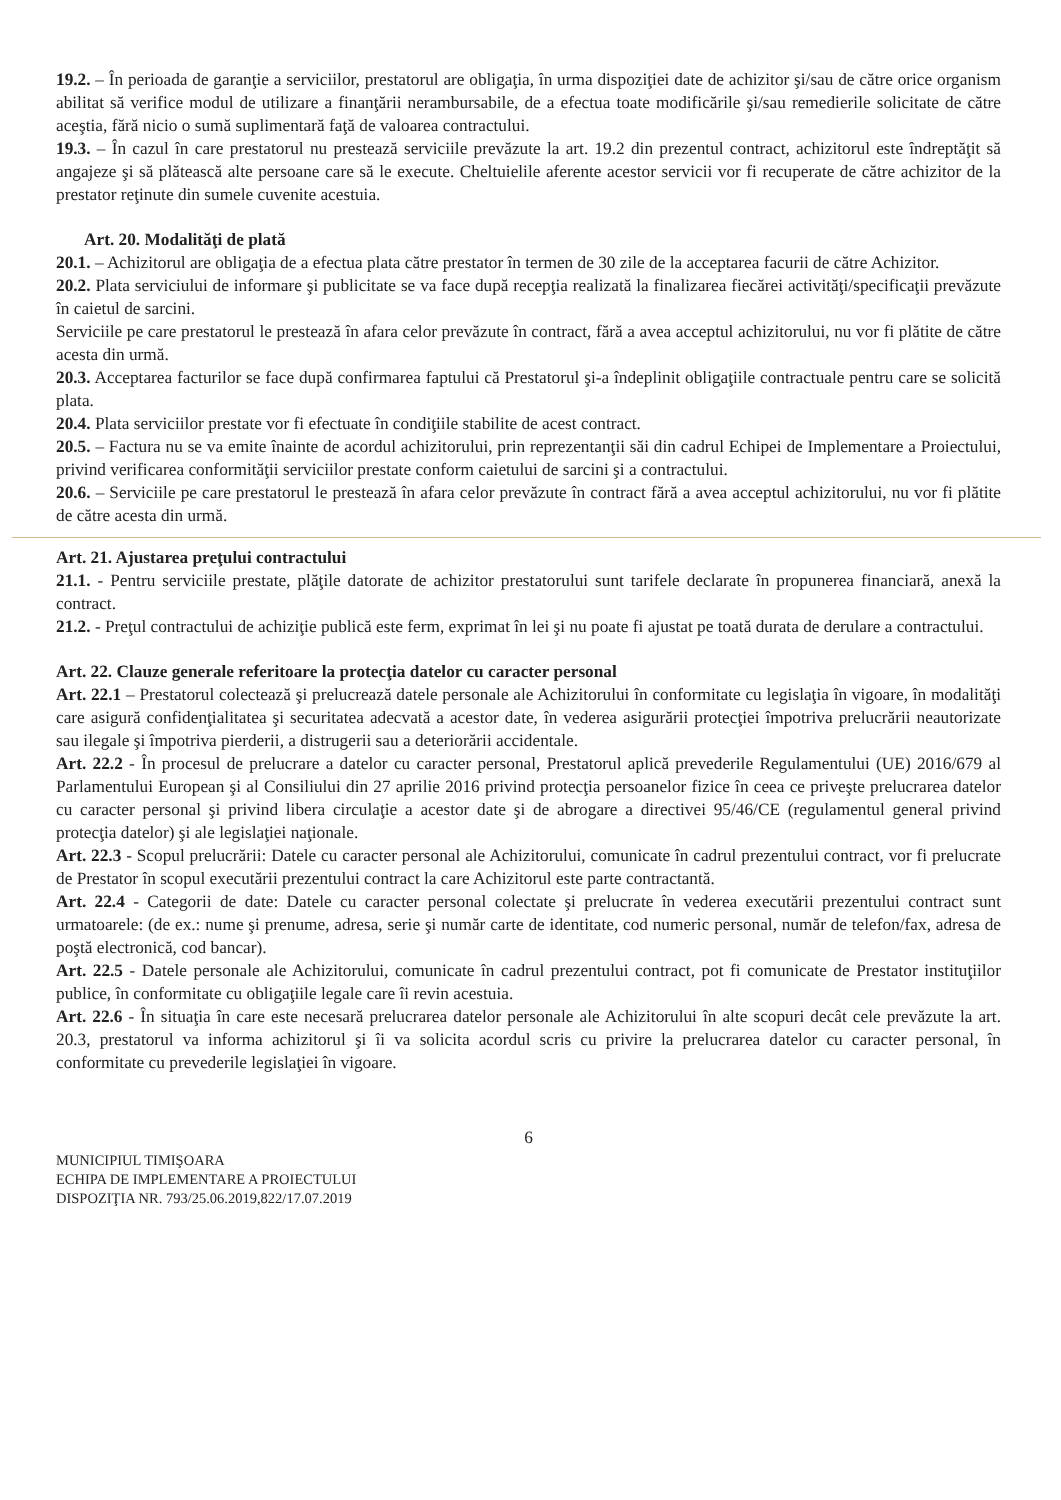19.2. – În perioada de garanţie a serviciilor, prestatorul are obligaţia, în urma dispoziţiei date de achizitor şi/sau de către orice organism abilitat să verifice modul de utilizare a finanţării nerambursabile, de a efectua toate modificările şi/sau remedierile solicitate de către aceştia, fără nicio o sumă suplimentară faţă de valoarea contractului.
19.3. – În cazul în care prestatorul nu prestează serviciile prevăzute la art. 19.2 din prezentul contract, achizitorul este îndreptăţit să angajeze şi să plătească alte persoane care să le execute. Cheltuielile aferente acestor servicii vor fi recuperate de către achizitor de la prestator reţinute din sumele cuvenite acestuia.
Art. 20. Modalităţi de plată
20.1. – Achizitorul are obligaţia de a efectua plata către prestator în termen de 30 zile de la acceptarea facurii de către Achizitor.
20.2. Plata serviciului de informare şi publicitate se va face după recepţia realizată la finalizarea fiecărei activităţi/specificaţii prevăzute în caietul de sarcini.
Serviciile pe care prestatorul le prestează în afara celor prevăzute în contract, fără a avea acceptul achizitorului, nu vor fi plătite de către acesta din urmă.
20.3. Acceptarea facturilor se face după confirmarea faptului că Prestatorul şi-a îndeplinit obligaţiile contractuale pentru care se solicită plata.
20.4. Plata serviciilor prestate vor fi efectuate în condiţiile stabilite de acest contract.
20.5. – Factura nu se va emite înainte de acordul achizitorului, prin reprezentanţii săi din cadrul Echipei de Implementare a Proiectului, privind verificarea conformităţii serviciilor prestate conform caietului de sarcini şi a contractului.
20.6. – Serviciile pe care prestatorul le prestează în afara celor prevăzute în contract fără a avea acceptul achizitorului, nu vor fi plătite de către acesta din urmă.
Art. 21. Ajustarea preţului contractului
21.1. - Pentru serviciile prestate, plăţile datorate de achizitor prestatorului sunt tarifele declarate în propunerea financiară, anexă la contract.
21.2. - Preţul contractului de achiziţie publică este ferm, exprimat în lei şi nu poate fi ajustat pe toată durata de derulare a contractului.
Art. 22. Clauze generale referitoare la protecţia datelor cu caracter personal
Art. 22.1 – Prestatorul colectează şi prelucrează datele personale ale Achizitorului în conformitate cu legislaţia în vigoare, în modalităţi care asigură confidenţialitatea şi securitatea adecvată a acestor date, în vederea asigurării protecţiei împotriva prelucrării neautorizate sau ilegale şi împotriva pierderii, a distrugerii sau a deteriorării accidentale.
Art. 22.2 - În procesul de prelucrare a datelor cu caracter personal, Prestatorul aplică prevederile Regulamentului (UE) 2016/679 al Parlamentului European şi al Consiliului din 27 aprilie 2016 privind protecţia persoanelor fizice în ceea ce priveşte prelucrarea datelor cu caracter personal şi privind libera circulaţie a acestor date şi de abrogare a directivei 95/46/CE (regulamentul general privind protecţia datelor) şi ale legislaţiei naţionale.
Art. 22.3 - Scopul prelucrării: Datele cu caracter personal ale Achizitorului, comunicate în cadrul prezentului contract, vor fi prelucrate de Prestator în scopul executării prezentului contract la care Achizitorul este parte contractantă.
Art. 22.4 - Categorii de date: Datele cu caracter personal colectate şi prelucrate în vederea executării prezentului contract sunt urmatoarele: (de ex.: nume şi prenume, adresa, serie şi număr carte de identitate, cod numeric personal, număr de telefon/fax, adresa de poştă electronică, cod bancar).
Art. 22.5 - Datele personale ale Achizitorului, comunicate în cadrul prezentului contract, pot fi comunicate de Prestator instituţiilor publice, în conformitate cu obligaţiile legale care îi revin acestuia.
Art. 22.6 - În situaţia în care este necesară prelucrarea datelor personale ale Achizitorului în alte scopuri decât cele prevăzute la art. 20.3, prestatorul va informa achizitorul şi îi va solicita acordul scris cu privire la prelucrarea datelor cu caracter personal, în conformitate cu prevederile legislaţiei în vigoare.
6
MUNICIPIUL TIMIŞOARA
ECHIPA DE IMPLEMENTARE A PROIECTULUI
DISPOZIŢIA NR. 793/25.06.2019,822/17.07.2019